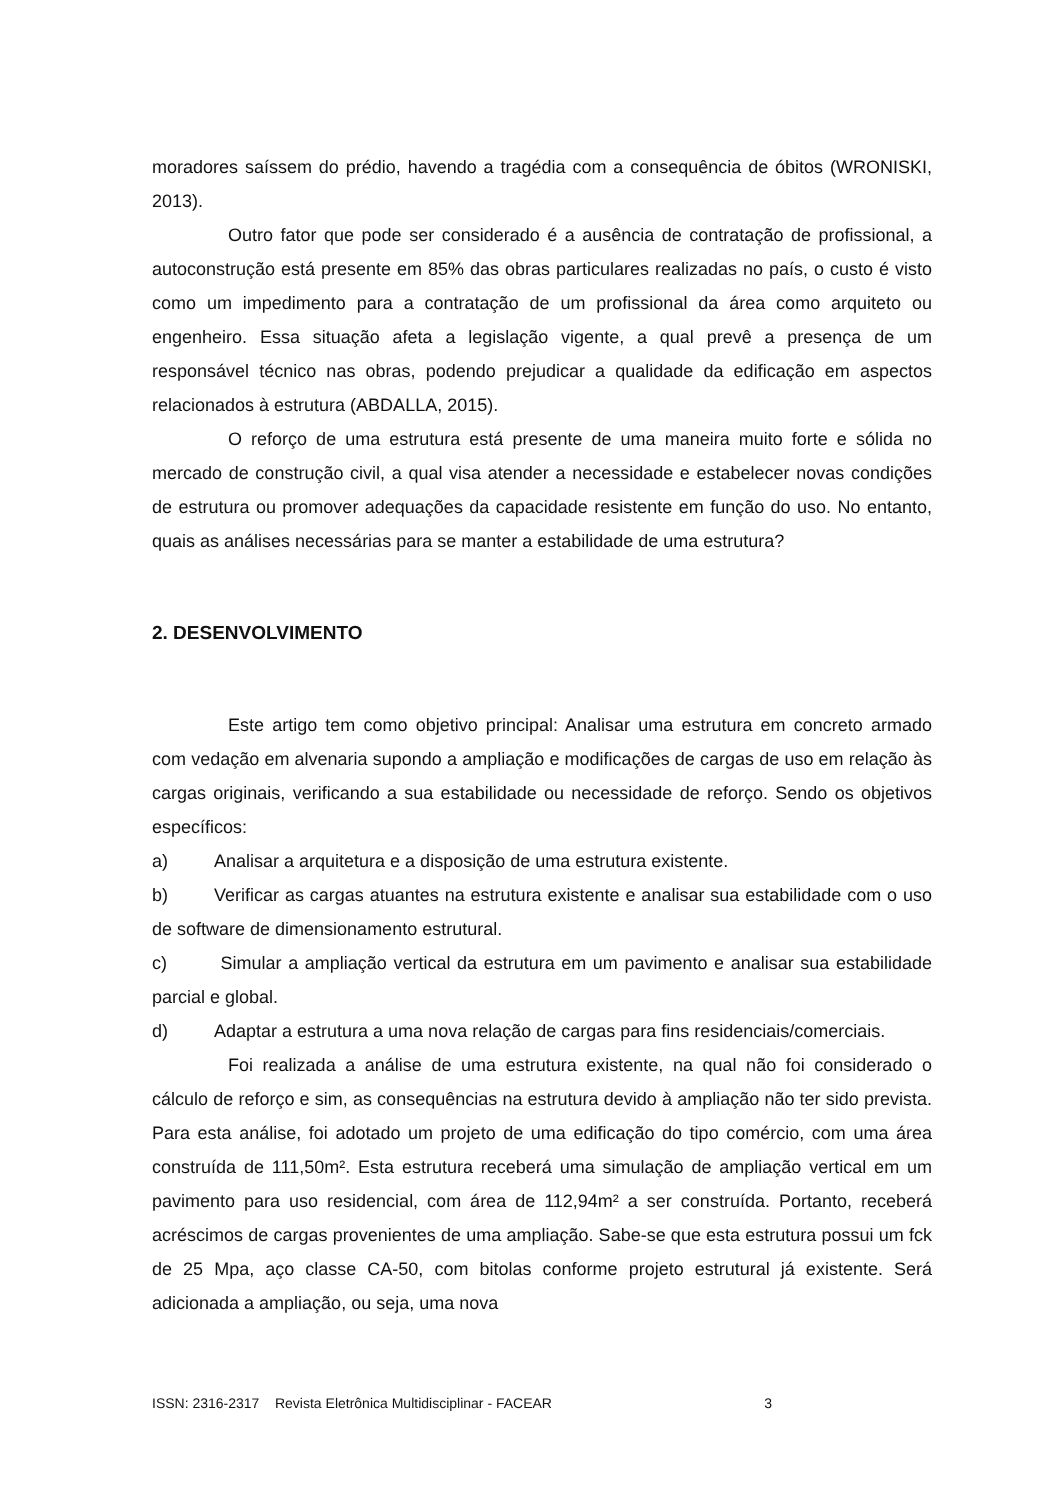moradores saíssem do prédio, havendo a tragédia com a consequência de óbitos (WRONISKI, 2013).
Outro fator que pode ser considerado é a ausência de contratação de profissional, a autoconstrução está presente em 85% das obras particulares realizadas no país, o custo é visto como um impedimento para a contratação de um profissional da área como arquiteto ou engenheiro. Essa situação afeta a legislação vigente, a qual prevê a presença de um responsável técnico nas obras, podendo prejudicar a qualidade da edificação em aspectos relacionados à estrutura (ABDALLA, 2015).
O reforço de uma estrutura está presente de uma maneira muito forte e sólida no mercado de construção civil, a qual visa atender a necessidade e estabelecer novas condições de estrutura ou promover adequações da capacidade resistente em função do uso. No entanto, quais as análises necessárias para se manter a estabilidade de uma estrutura?
2. DESENVOLVIMENTO
Este artigo tem como objetivo principal: Analisar uma estrutura em concreto armado com vedação em alvenaria supondo a ampliação e modificações de cargas de uso em relação às cargas originais, verificando a sua estabilidade ou necessidade de reforço. Sendo os objetivos específicos:
a) Analisar a arquitetura e a disposição de uma estrutura existente.
b) Verificar as cargas atuantes na estrutura existente e analisar sua estabilidade com o uso de software de dimensionamento estrutural.
c) Simular a ampliação vertical da estrutura em um pavimento e analisar sua estabilidade parcial e global.
d) Adaptar a estrutura a uma nova relação de cargas para fins residenciais/comerciais.
Foi realizada a análise de uma estrutura existente, na qual não foi considerado o cálculo de reforço e sim, as consequências na estrutura devido à ampliação não ter sido prevista. Para esta análise, foi adotado um projeto de uma edificação do tipo comércio, com uma área construída de 111,50m². Esta estrutura receberá uma simulação de ampliação vertical em um pavimento para uso residencial, com área de 112,94m² a ser construída. Portanto, receberá acréscimos de cargas provenientes de uma ampliação. Sabe-se que esta estrutura possui um fck de 25 Mpa, aço classe CA-50, com bitolas conforme projeto estrutural já existente. Será adicionada a ampliação, ou seja, uma nova
ISSN: 2316-2317 Revista Eletrônica Multidisciplinar - FACEAR 3